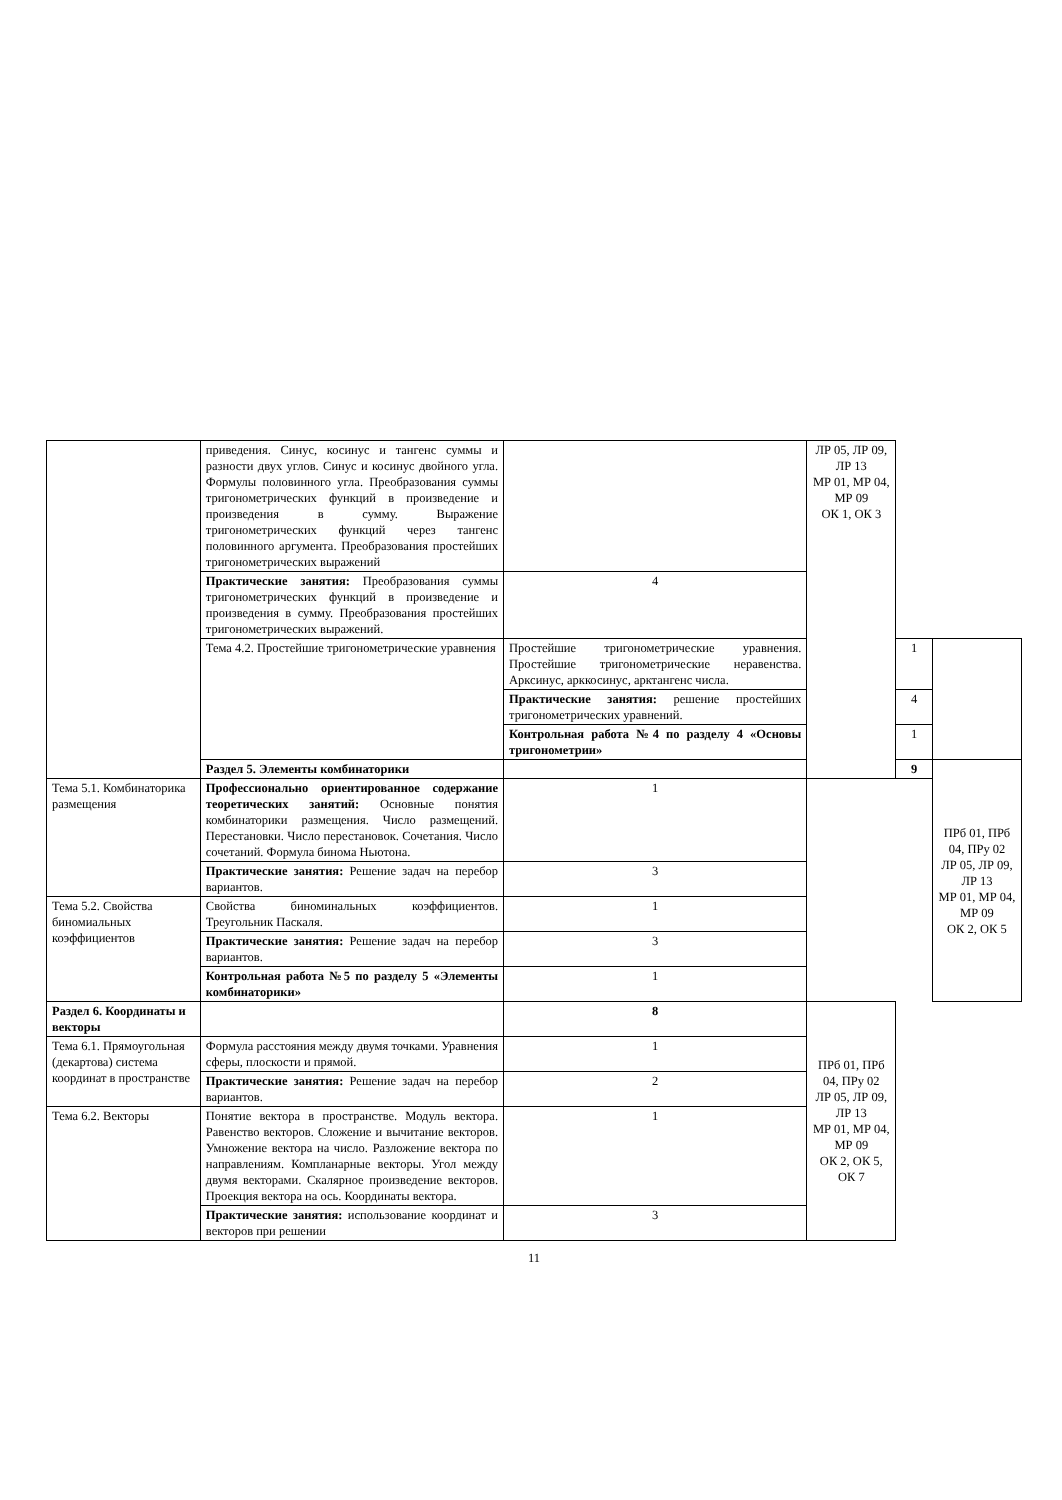| | приведения. Синус, косинус и тангенс суммы и разности двух углов. Синус и косинус двойного угла. Формулы половинного угла. Преобразования суммы тригонометрических функций в произведение и произведения в сумму. Выражение тригонометрических функций через тангенс половинного аргумента. Преобразования простейших тригонометрических выражений | | ЛР 05, ЛР 09, ЛР 13 МР 01, МР 04, МР 09 ОК 1, ОК 3 | | |
| | Практические занятия: Преобразования суммы тригонометрических функций в произведение и произведения в сумму. Преобразования простейших тригонометрических выражений. | 4 | | | |
| | Тема 4.2. Простейшие тригонометрические уравнения | Простейшие тригонометрические уравнения. Простейшие тригонометрические неравенства. Арксинус, арккосинус, арктангенс числа. | | 1 | |
| | | Практические занятия: решение простейших тригонометрических уравнений. | | 4 | |
| | | Контрольная работа №4 по разделу 4 «Основы тригонометрии» | | 1 | |
| | Раздел 5. Элементы комбинаторики | | | 9 | ПРб 01, ПРб 04, ПРу 02 ЛР 05, ЛР 09, ЛР 13 МР 01, МР 04, МР 09 ОК 2, ОК 5 |
| Тема 5.1. Комбинаторика размещения | Профессионально ориентированное содержание теоретических занятий: Основные понятия комбинаторики размещения. Число размещений. Перестановки. Число перестановок. Сочетания. Число сочетаний. Формула бинома Ньютона. | 1 | | | |
| | Практические занятия: Решение задач на перебор вариантов. | 3 | | | |
| Тема 5.2. Свойства биномиальных коэффициентов | Свойства биноминальных коэффициентов. Треугольник Паскаля. | 1 | | | |
| | Практические занятия: Решение задач на перебор вариантов. | 3 | | | |
| | Контрольная работа №5 по разделу 5 «Элементы комбинаторики» | 1 | | | |
| Раздел 6. Координаты и векторы | | 8 | ПРб 01, ПРб 04, ПРу 02 ЛР 05, ЛР 09, ЛР 13 МР 01, МР 04, МР 09 ОК 2, ОК 5, ОК 7 | | |
| Тема 6.1. Прямоугольная (декартова) система координат в пространстве | Формула расстояния между двумя точками. Уравнения сферы, плоскости и прямой. | 1 | | | |
| | Практические занятия: Решение задач на перебор вариантов. | 2 | | | |
| Тема 6.2. Векторы | Понятие вектора в пространстве. Модуль вектора. Равенство векторов. Сложение и вычитание векторов. Умножение вектора на число. Разложение вектора по направлениям. Компланарные векторы. Угол между двумя векторами. Скалярное произведение векторов. Проекция вектора на ось. Координаты вектора. | 1 | | | |
| | Практические занятия: использование координат и векторов при решении | 3 | | | |
11